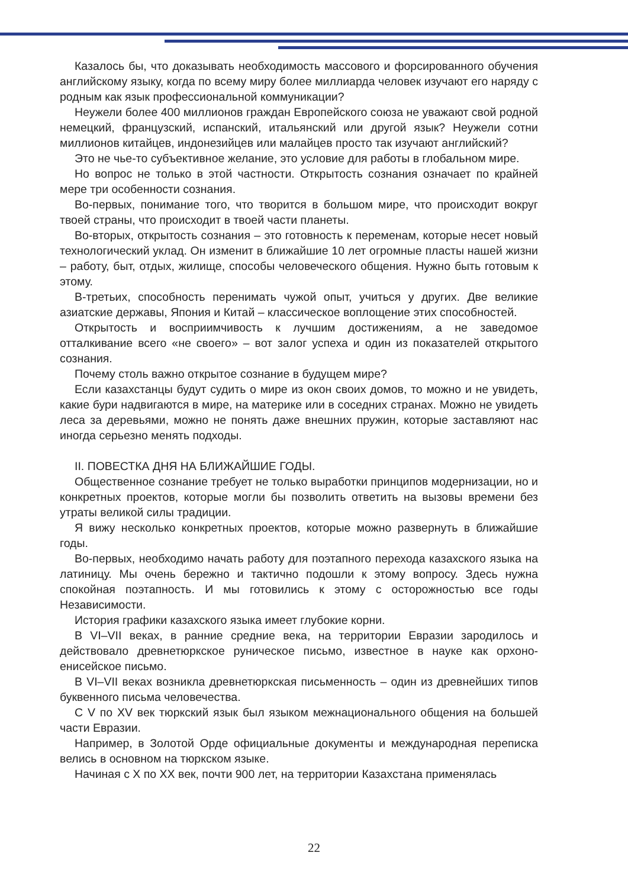Казалось бы, что доказывать необходимость массового и форсированного обучения английскому языку, когда по всему миру более миллиарда человек изучают его наряду с родным как язык профессиональной коммуникации?
Неужели более 400 миллионов граждан Европейского союза не уважают свой родной немецкий, французский, испанский, итальянский или другой язык? Неужели сотни миллионов китайцев, индонезийцев или малайцев просто так изучают английский?
Это не чье-то субъективное желание, это условие для работы в глобальном мире.
Но вопрос не только в этой частности. Открытость сознания означает по крайней мере три особенности сознания.
Во-первых, понимание того, что творится в большом мире, что происходит вокруг твоей страны, что происходит в твоей части планеты.
Во-вторых, открытость сознания – это готовность к переменам, которые несет новый технологический уклад. Он изменит в ближайшие 10 лет огромные пласты нашей жизни – работу, быт, отдых, жилище, способы человеческого общения. Нужно быть готовым к этому.
В-третьих, способность перенимать чужой опыт, учиться у других. Две великие азиатские державы, Япония и Китай – классическое воплощение этих способностей.
Открытость и восприимчивость к лучшим достижениям, а не заведомое отталкивание всего «не своего» – вот залог успеха и один из показателей открытого сознания.
Почему столь важно открытое сознание в будущем мире?
Если казахстанцы будут судить о мире из окон своих домов, то можно и не увидеть, какие бури надвигаются в мире, на материке или в соседних странах. Можно не увидеть леса за деревьями, можно не понять даже внешних пружин, которые заставляют нас иногда серьезно менять подходы.
II. ПОВЕСТКА ДНЯ НА БЛИЖАЙШИЕ ГОДЫ.
Общественное сознание требует не только выработки принципов модернизации, но и конкретных проектов, которые могли бы позволить ответить на вызовы времени без утраты великой силы традиции.
Я вижу несколько конкретных проектов, которые можно развернуть в ближайшие годы.
Во-первых, необходимо начать работу для поэтапного перехода казахского языка на латиницу. Мы очень бережно и тактично подошли к этому вопросу. Здесь нужна спокойная поэтапность. И мы готовились к этому с осторожностью все годы Независимости.
История графики казахского языка имеет глубокие корни.
В VI–VII веках, в ранние средние века, на территории Евразии зародилось и действовало древнетюркское руническое письмо, известное в науке как орхоно-енисейское письмо.
В VI–VII веках возникла древнетюркская письменность – один из древнейших типов буквенного письма человечества.
С V по XV век тюркский язык был языком межнационального общения на большей части Евразии.
Например, в Золотой Орде официальные документы и международная переписка велись в основном на тюркском языке.
Начиная с X по XX век, почти 900 лет, на территории Казахстана применялась
22